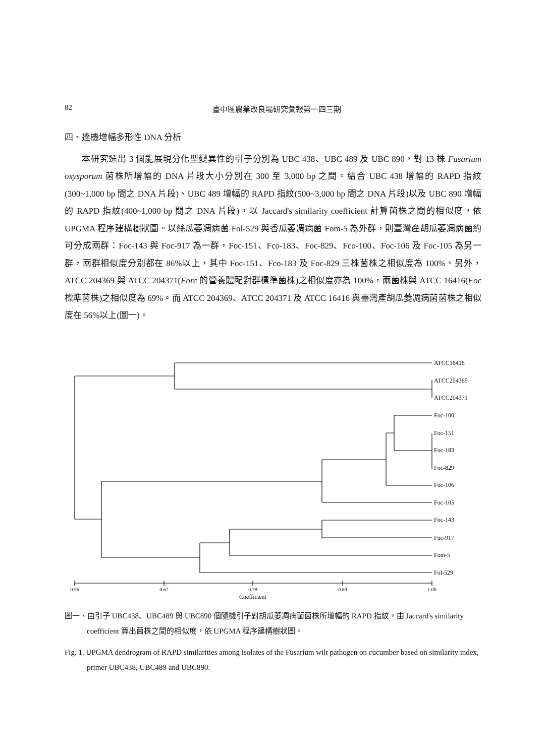82
臺中區農業改良場研究彙報第一四三期
四、逢機增幅多形性 DNA 分析
本研究選出 3 個能展現分化型變異性的引子分別為 UBC 438、UBC 489 及 UBC 890，對 13 株 Fusarium oxysporum 菌株所增幅的 DNA 片段大小分別在 300 至 3,000 bp 之間。結合 UBC 438 增幅的 RAPD 指紋(300~1,000 bp 間之 DNA 片段)、UBC 489 增幅的 RAPD 指紋(500~3,000 bp 間之 DNA 片段)以及 UBC 890 增幅的 RAPD 指紋(400~1,000 bp 間之 DNA 片段)，以 Jaccard's similarity coefficient 計算菌株之間的相似度，依 UPGMA 程序建構樹狀圖。以絲瓜萎凋病菌 Fol-529 與香瓜萎凋病菌 Fom-5 為外群，則臺灣產胡瓜萎凋病菌約可分成兩群：Foc-143 與 Foc-917 為一群，Foc-151、Fco-183、Foc-829、Fco-100、Foc-106 及 Foc-105 為另一群，兩群相似度分別都在 86%以上，其中 Foc-151、Fco-183 及 Foc-829 三株菌株之相似度為 100%。另外，ATCC 204369 與 ATCC 204371(Forc 的營養體配對群標準菌株)之相似度亦為 100%，兩菌株與 ATCC 16416(Foc 標準菌株)之相似度為 69%。而 ATCC 204369、ATCC 204371 及 ATCC 16416 與臺灣產胡瓜萎凋病菌菌株之相似度在 56%以上(圖一)。
ATCC16416
ATCC204369
ATCC204371
Foc-100
Foc-151
Foc-183
Foc-829
Foc-106
Foc-105
Foc-143
Foc-917
Fom-5
Fol-529
0.56
0.67
0.78
0.89
1.00
Coefficient
圖一、由引子 UBC438、UBC489 與 UBC890 個隨機引子對胡瓜萎凋病菌菌株所增幅的 RAPD 指紋，由 Jaccard's similarity coefficient 算出菌株之間的相似度，依 UPGMA 程序建構樹狀圖。
Fig. 1. UPGMA dendrogram of RAPD similarities among isolates of the Fusarium wilt pathogen on cucumber based on similarity index, primer UBC438, UBC489 and UBC890.